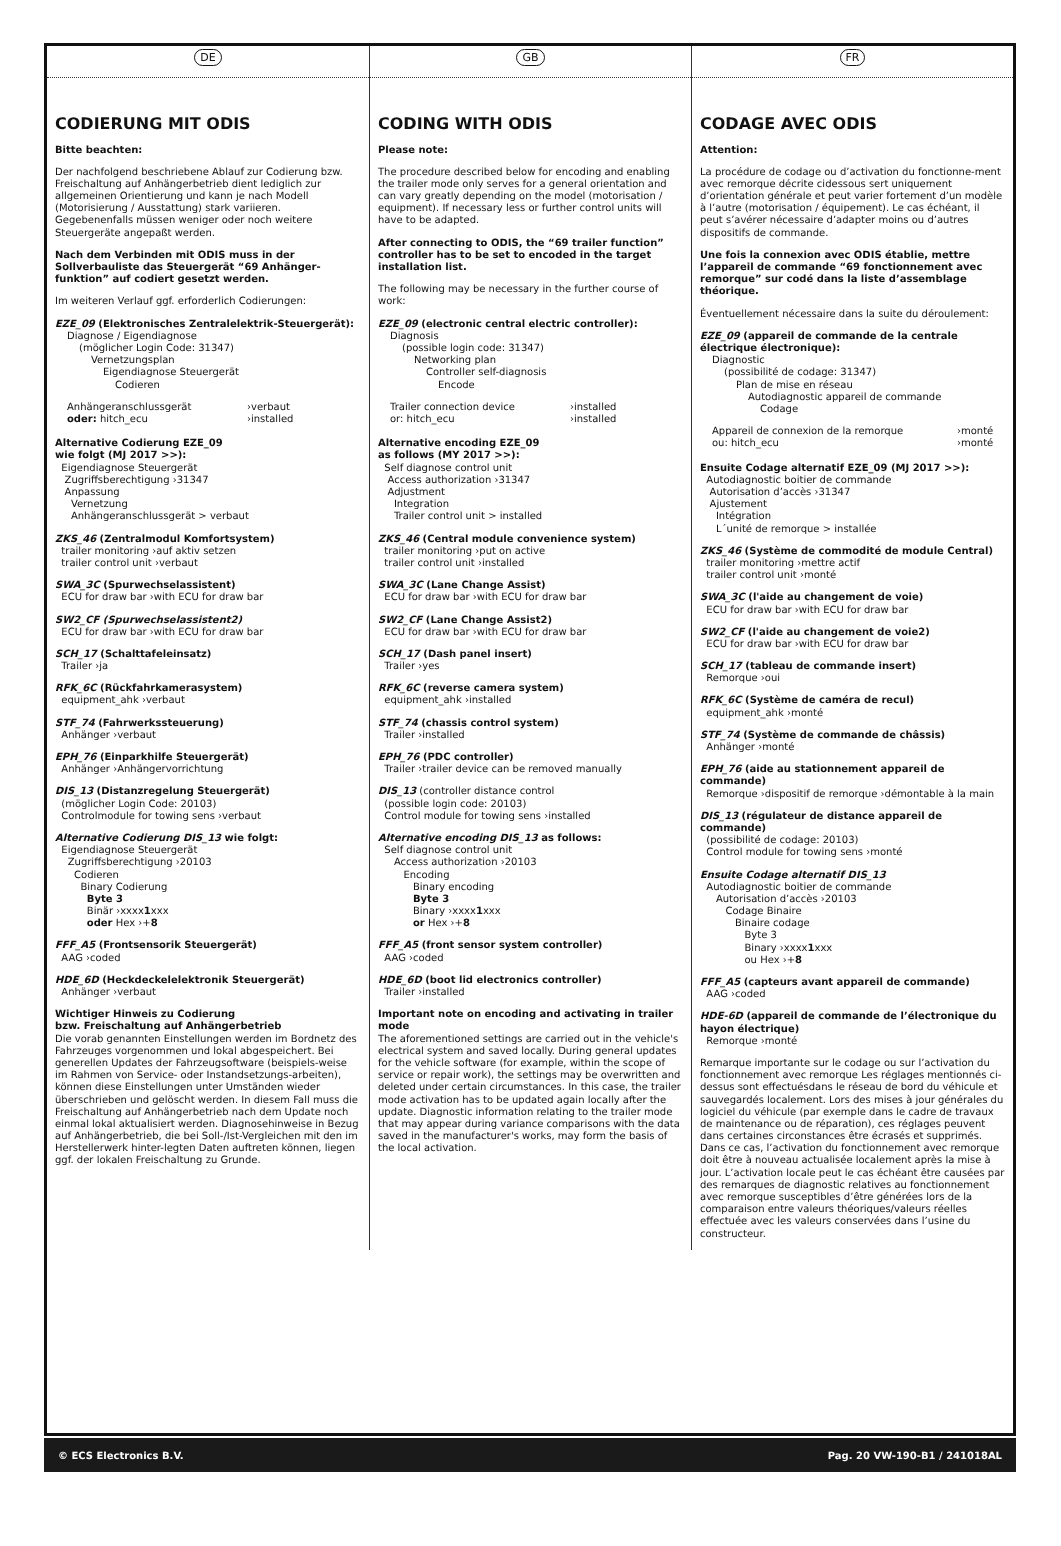DE
CODIERUNG MIT ODIS
Bitte beachten:
Der nachfolgend beschriebene Ablauf zur Codierung bzw. Freischaltung auf Anhängerbetrieb dient lediglich zur allgemeinen Orientierung und kann je nach Modell (Motorisierung / Ausstattung) stark variieren. Gegebenenfalls müssen weniger oder noch weitere Steuergeräte angepaßt werden.
Nach dem Verbinden mit ODIS muss in der Sollverbauliste das Steuergerät “69 Anhänger-funktion” auf codiert gesetzt werden.
Im weiteren Verlauf ggf. erforderlich Codierungen:
EZE_09 (Elektronisches Zentralelektrik-Steuergerät):
Diagnose / Eigendiagnose
(möglicher Login Code: 31347)
Vernetzungsplan
Eigendiagnose Steuergerät
Codieren
Anhängeranschlussgerät ›verbaut
oder: hitch_ecu ›installed
Alternative Codierung EZE_09
wie folgt (MJ 2017 >>):
Eigendiagnose Steuergerät
Zugriffsberechtigung ›31347
Anpassung
Vernetzung
Anhängeranschlussgerät > verbaut
ZKS_46 (Zentralmodul Komfortsystem)
trailer monitoring ›auf aktiv setzen
trailer control unit ›verbaut
SWA_3C (Spurwechselassistent)
ECU for draw bar ›with ECU for draw bar
SW2_CF (Spurwechselassistent2)
ECU for draw bar ›with ECU for draw bar
SCH_17 (Schalttafeleinsatz)
Trailer ›ja
RFK_6C (Rückfahrkamerasystem)
equipment_ahk ›verbaut
STF_74 (Fahrwerkssteuerung)
Anhänger ›verbaut
EPH_76 (Einparkhilfe Steuergerät)
Anhänger ›Anhängervorrichtung
DIS_13 (Distanzregelung Steuergerät)
(möglicher Login Code: 20103)
Controlmodule for towing sens ›verbaut
Alternative Codierung DIS_13 wie folgt:
Eigendiagnose Steuergerät
Zugriffsberechtigung ›20103
Codieren
Binary Codierung
Byte 3
Binär ›xxxx1xxx
oder Hex ›+8
FFF_A5 (Frontsensorik Steuergerät)
AAG ›coded
HDE_6D (Heckdeckelelektronik Steuergerät)
Anhänger ›verbaut
Wichtiger Hinweis zu Codierung
bzw. Freischaltung auf Anhängerbetrieb
Die vorab genannten Einstellungen werden im Bordnetz des Fahrzeuges vorgenommen und lokal abgespeichert. Bei generellen Updates der Fahrzeugsoftware (beispiels-weise im Rahmen von Service- oder Instandsetzungs-arbeiten), können diese Einstellungen unter Umständen wieder überschrieben und gelöscht werden. In diesem Fall muss die Freischaltung auf Anhängerbetrieb nach dem Update noch einmal lokal aktualisiert werden. Diagnosehinweise in Bezug auf Anhängerbetrieb, die bei Soll-/Ist-Vergleichen mit den im Herstellerwerk hinter-legten Daten auftreten können, liegen ggf. der lokalen Freischaltung zu Grunde.
GB
CODING WITH ODIS
Please note:
The procedure described below for encoding and enabling the trailer mode only serves for a general orientation and can vary greatly depending on the model (motorisation / equipment). If necessary less or further control units will have to be adapted.
After connecting to ODIS, the “69 trailer function” controller has to be set to encoded in the target installation list.
The following may be necessary in the further course of work:
EZE_09 (electronic central electric controller):
Diagnosis
(possible login code: 31347)
Networking plan
Controller self-diagnosis
Encode
Trailer connection device ›installed
or: hitch_ecu ›installed
Alternative encoding EZE_09
as follows (MY 2017 >>):
Self diagnose control unit
Access authorization ›31347
Adjustment
Integration
Trailer control unit > installed
ZKS_46 (Central module convenience system)
trailer monitoring ›put on active
trailer control unit ›installed
SWA_3C (Lane Change Assist)
ECU for draw bar ›with ECU for draw bar
SW2_CF (Lane Change Assist2)
ECU for draw bar ›with ECU for draw bar
SCH_17 (Dash panel insert)
Trailer ›yes
RFK_6C (reverse camera system)
equipment_ahk ›installed
STF_74 (chassis control system)
Trailer ›installed
EPH_76 (PDC controller)
Trailer ›trailer device can be removed manually
DIS_13 (controller distance control
(possible login code: 20103)
Control module for towing sens ›installed
Alternative encoding DIS_13 as follows:
Self diagnose control unit
Access authorization ›20103
Encoding
Binary encoding
Byte 3
Binary ›xxxx1xxx
or Hex ›+8
FFF_A5 (front sensor system controller)
AAG ›coded
HDE_6D (boot lid electronics controller)
Trailer ›installed
Important note on encoding and activating in trailer mode
The aforementioned settings are carried out in the vehicle's electrical system and saved locally. During general updates for the vehicle software (for example, within the scope of service or repair work), the settings may be overwritten and deleted under certain circumstances. In this case, the trailer mode activation has to be updated again locally after the update. Diagnostic information relating to the trailer mode that may appear during variance comparisons with the data saved in the manufacturer's works, may form the basis of the local activation.
FR
CODAGE AVEC ODIS
Attention:
La procédure de codage ou d’activation du fonctionne-ment avec remorque décrite cidessous sert uniquement d’orientation générale et peut varier fortement d’un modèle à l’autre (motorisation / équipement). Le cas échéant, il peut s’avérer nécessaire d’adapter moins ou d’autres dispositifs de commande.
Une fois la connexion avec ODIS établie, mettre l’appareil de commande “69 fonctionnement avec remorque” sur codé dans la liste d’assemblage théorique.
Éventuellement nécessaire dans la suite du déroulement:
EZE_09 (appareil de commande de la centrale électrique électronique):
Diagnostic
(possibilité de codage: 31347)
Plan de mise en réseau
Autodiagnostic appareil de commande
Codage
Appareil de connexion de la remorque ›monté
ou: hitch_ecu ›monté
Ensuite Codage alternatif EZE_09 (MJ 2017 >>):
Autodiagnostic boitier de commande
Autorisation d’accès ›31347
Ajustement
Intégration
L´unité de remorque > installée
ZKS_46 (Système de commodité de module Central)
trailer monitoring ›mettre actif
trailer control unit ›monté
SWA_3C (l'aide au changement de voie)
ECU for draw bar ›with ECU for draw bar
SW2_CF (l'aide au changement de voie2)
ECU for draw bar ›with ECU for draw bar
SCH_17 (tableau de commande insert)
Remorque ›oui
RFK_6C (Système de caméra de recul)
equipment_ahk ›monté
STF_74 (Système de commande de châssis)
Anhänger ›monté
EPH_76 (aide au stationnement appareil de commande)
Remorque ›dispositif de remorque ›démontable à la main
DIS_13 (régulateur de distance appareil de commande)
(possibilité de codage: 20103)
Control module for towing sens ›monté
Ensuite Codage alternatif DIS_13
Autodiagnostic boitier de commande
Autorisation d’accès ›20103
Codage Binaire
Binaire codage
Byte 3
Binary ›xxxx1xxx
ou Hex ›+8
FFF_A5 (capteurs avant appareil de commande)
AAG ›coded
HDE-6D (appareil de commande de l’électronique du hayon électrique)
Remorque ›monté
Remarque importante sur le codage ou sur l’activation du fonctionnement avec remorque Les réglages mentionnés ci-dessus sont effectuésdans le réseau de bord du véhicule et sauvegardés localement. Lors des mises à jour générales du logiciel du véhicule (par exemple dans le cadre de travaux de maintenance ou de réparation), ces réglages peuvent dans certaines circonstances être écrasés et supprimés. Dans ce cas, l’activation du fonctionnement avec remorque doit être à nouveau actualisée localement après la mise à jour. L’activation locale peut le cas échéant être causées par des remarques de diagnostic relatives au fonctionnement avec remorque susceptibles d’être générées lors de la comparaison entre valeurs théoriques/valeurs réelles effectuée avec les valeurs conservées dans l’usine du constructeur.
© ECS Electronics B.V. Pag. 20 VW-190-B1 / 241018AL